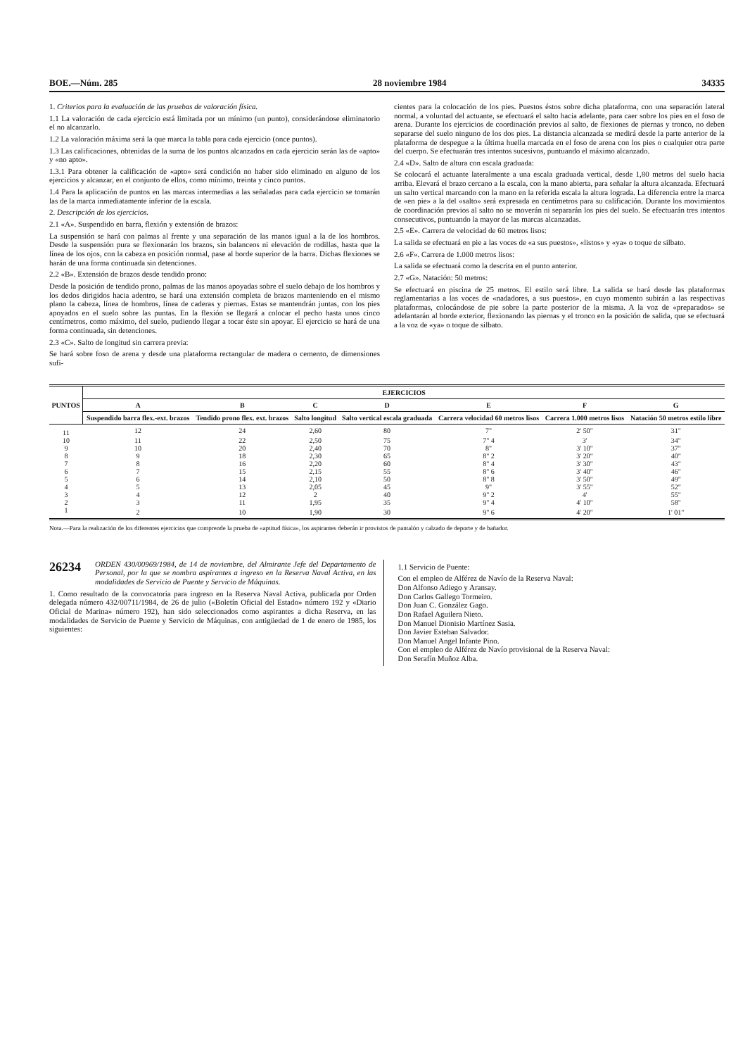BOE.—Núm. 285 28 noviembre 1984 34335
1. Criterios para la evaluación de las pruebas de valoración física.
1.1 La valoración de cada ejercicio está limitada por un mínimo (un punto), considerándose eliminatorio el no alcanzarlo.
1.2 La valoración máxima será la que marca la tabla para cada ejercicio (once puntos).
1.3 Las calificaciones, obtenidas de la suma de los puntos alcanzados en cada ejercicio serán las de «apto» y «no apto».
1.3.1 Para obtener la calificación de «apto» será condición no haber sido eliminado en alguno de los ejercicios y alcanzar, en el conjunto de ellos, como mínimo, treinta y cinco puntos.
1.4 Para la aplicación de puntos en las marcas intermedias a las señaladas para cada ejercicio se tomarán las de la marca inmediatamente inferior de la escala.
2. Descripción de los ejercicios.
2.1 «A». Suspendido en barra, flexión y extensión de brazos:
La suspensión se hará con palmas al frente y una separación de las manos igual a la de los hombros. Desde la suspensión pura se flexionarán los brazos, sin balanceos ni elevación de rodillas, hasta que la línea de los ojos, con la cabeza en posición normal, pase al borde superior de la barra. Dichas flexiones se harán de una forma continuada sin detenciones.
2.2 «B». Extensión de brazos desde tendido prono:
Desde la posición de tendido prono, palmas de las manos apoyadas sobre el suelo debajo de los hombros y los dedos dirigidos hacia adentro, se hará una extensión completa de brazos manteniendo en el mismo plano la cabeza, línea de hombros, línea de caderas y piernas. Estas se mantendrán juntas, con los pies apoyados en el suelo sobre las puntas. En la flexión se llegará a colocar el pecho hasta unos cinco centímetros, como máximo, del suelo, pudiendo llegar a tocar éste sin apoyar. El ejercicio se hará de una forma continuada, sin detenciones.
2.3 «C». Salto de longitud sin carrera previa:
Se hará sobre foso de arena y desde una plataforma rectangular de madera o cemento, de dimensiones sufi-
cientes para la colocación de los pies. Puestos éstos sobre dicha plataforma, con una separación lateral normal, a voluntad del actuante, se efectuará el salto hacia adelante, para caer sobre los pies en el foso de arena. Durante los ejercicios de coordinación previos al salto, de flexiones de piernas y tronco, no deben separarse del suelo ninguno de los dos pies. La distancia alcanzada se medirá desde la parte anterior de la plataforma de despegue a la última huella marcada en el foso de arena con los pies o cualquier otra parte del cuerpo. Se efectuarán tres intentos sucesivos, puntuando el máximo alcanzado.
2.4 «D». Salto de altura con escala graduada:
Se colocará el actuante lateralmente a una escala graduada vertical, desde 1,80 metros del suelo hacia arriba. Elevará el brazo cercano a la escala, con la mano abierta, para señalar la altura alcanzada. Efectuará un salto vertical marcando con la mano en la referida escala la altura lograda. La diferencia entre la marca de «en pie» a la del «salto» será expresada en centímetros para su calificación. Durante los movimientos de coordinación previos al salto no se moverán ni separarán los pies del suelo. Se efectuarán tres intentos consecutivos, puntuando la mayor de las marcas alcanzadas.
2.5 «E». Carrera de velocidad de 60 metros lisos:
La salida se efectuará en pie a las voces de «a sus puestos», «listos» y «ya» o toque de silbato.
2.6 «F». Carrera de 1.000 metros lisos:
La salida se efectuará como la descrita en el punto anterior.
2.7 «G». Natación: 50 metros:
Se efectuará en piscina de 25 metros. El estilo será libre. La salida se hará desde las plataformas reglamentarias a las voces de «nadadores, a sus puestos», en cuyo momento subirán a las respectivas plataformas, colocándose de pie sobre la parte posterior de la misma. A la voz de «preparados» se adelantarán al borde exterior, flexionando las piernas y el tronco en la posición de salida, que se efectuará a la voz de «ya» o toque de silbato.
| PUNTOS | EJERCICIOS | | | | | | |
| --- | --- | --- | --- | --- | --- | --- | --- |
| | A | B | C | D | E | F | G |
| | Suspendido barra flex.-ext. brazos | Tendido prono flex. ext. brazos | Salto longitud | Salto vertical escala graduada | Carrera velocidad 60 metros lisos | Carrera 1.000 metros lisos | Natación 50 metros estilo libre |
| 11 | 12 | 24 | 2,60 | 80 | 7" | 2' 50" | 31" |
| 10 | 11 | 22 | 2,50 | 75 | 7" 4 | 3' | 34" |
| 9 | 10 | 20 | 2,40 | 70 | 8" | 3' 10" | 37" |
| 8 | 9 | 18 | 2,30 | 65 | 8" 2 | 3' 20" | 40" |
| 7 | 8 | 16 | 2,20 | 60 | 8" 4 | 3' 30" | 43" |
| 6 | 7 | 15 | 2,15 | 55 | 8" 6 | 3' 40" | 46" |
| 5 | 6 | 14 | 2,10 | 50 | 8" 8 | 3' 50" | 49" |
| 4 | 5 | 13 | 2,05 | 45 | 9" | 3' 55" | 52" |
| 3 | 4 | 12 | 2 | 40 | 9" 2 | 4' | 55" |
| 2 | 3 | 11 | 1,95 | 35 | 9" 4 | 4' 10" | 58" |
| 1 | 2 | 10 | 1,90 | 30 | 9" 6 | 4' 20" | 1' 01" |
Nota.—Para la realización de los diferentes ejercicios que comprende la prueba de «aptitud física», los aspirantes deberán ir provistos de pantalón y calzado de deporte y de bañador.
26234 ORDEN 430/00969/1984, de 14 de noviembre, del Almirante Jefe del Departamento de Personal, por la que se nombra aspirantes a ingreso en la Reserva Naval Activa, en las modalidades de Servicio de Puente y Servicio de Máquinas.
1. Como resultado de la convocatoria para ingreso en la Reserva Naval Activa, publicada por Orden delegada número 432/00711/1984, de 26 de julio («Boletín Oficial del Estado» número 192 y «Diario Oficial de Marina» número 192), han sido seleccionados como aspirantes a dicha Reserva, en las modalidades de Servicio de Puente y Servicio de Máquinas, con antigüedad de 1 de enero de 1985, los siguientes:
1.1 Servicio de Puente:
Con el empleo de Alférez de Navío de la Reserva Naval:
Don Alfonso Adiego y Aransay.
Don Carlos Gallego Tormeiro.
Don Juan C. González Gago.
Don Rafael Aguilera Nieto.
Don Manuel Dionisio Martínez Sasia.
Don Javier Esteban Salvador.
Don Manuel Angel Infante Pino.
Con el empleo de Alférez de Navío provisional de la Reserva Naval:
Don Serafín Muñoz Alba.